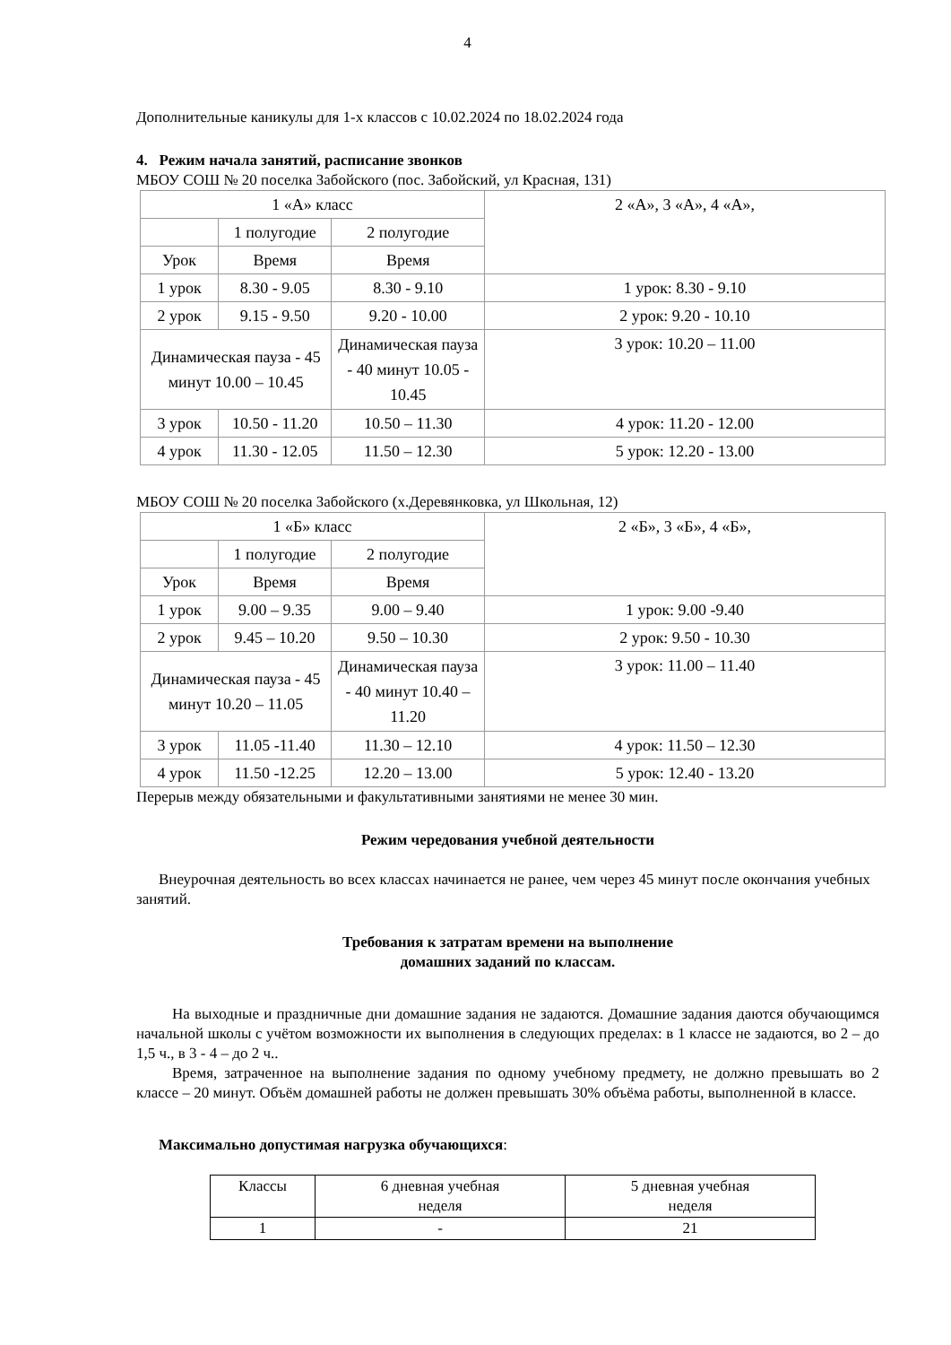4
Дополнительные каникулы для 1-х классов с 10.02.2024 по 18.02.2024 года
4. Режим начала занятий, расписание звонков
МБОУ СОШ № 20 поселка Забойского (пос. Забойский, ул Красная, 131)
| 1 «А» класс | | | 2 «А», 3 «А», 4 «А», |
| | 1 полугодие | 2 полугодие | |
| Урок | Время | Время | |
| 1 урок | 8.30 - 9.05 | 8.30 - 9.10 | 1 урок: 8.30 - 9.10 |
| 2 урок | 9.15 - 9.50 | 9.20 - 10.00 | 2 урок: 9.20 - 10.10 |
| Динамическая пауза - 45 минут 10.00 – 10.45 | | Динамическая пауза - 40 минут 10.05 - 10.45 | 3 урок: 10.20 – 11.00 |
| 3 урок | 10.50 - 11.20 | 10.50 – 11.30 | 4 урок: 11.20 - 12.00 |
| 4 урок | 11.30 - 12.05 | 11.50 – 12.30 | 5 урок: 12.20 - 13.00 |
МБОУ СОШ № 20 поселка Забойского (х.Деревянковка, ул Школьная, 12)
| 1 «Б» класс | | | 2 «Б», 3 «Б», 4 «Б», |
| | 1 полугодие | 2 полугодие | |
| Урок | Время | Время | |
| 1 урок | 9.00 – 9.35 | 9.00 – 9.40 | 1 урок: 9.00 -9.40 |
| 2 урок | 9.45 – 10.20 | 9.50 – 10.30 | 2 урок: 9.50 - 10.30 |
| Динамическая пауза - 45 минут 10.20 – 11.05 | | Динамическая пауза - 40 минут 10.40 – 11.20 | 3 урок: 11.00 – 11.40 |
| 3 урок | 11.05 -11.40 | 11.30 – 12.10 | 4 урок: 11.50 – 12.30 |
| 4 урок | 11.50 -12.25 | 12.20 – 13.00 | 5 урок: 12.40 - 13.20 |
Перерыв между обязательными и факультативными занятиями не менее 30 мин.
Режим чередования учебной деятельности
Внеурочная деятельность во всех классах начинается не ранее, чем через 45 минут после окончания учебных занятий.
Требования к затратам времени на выполнение
домашних заданий по классам.
На выходные и праздничные дни домашние задания не задаются. Домашние задания даются обучающимся начальной школы с учётом возможности их выполнения в следующих пределах: в 1 классе не задаются, во 2 – до 1,5 ч., в 3 - 4 – до 2 ч..
Время, затраченное на выполнение задания по одному учебному предмету, не должно превышать во 2 классе – 20 минут. Объём домашней работы не должен превышать 30% объёма работы, выполненной в классе.
Максимально допустимая нагрузка обучающихся:
| Классы | 6 дневная учебная неделя | 5 дневная учебная неделя |
| 1 | - | 21 |